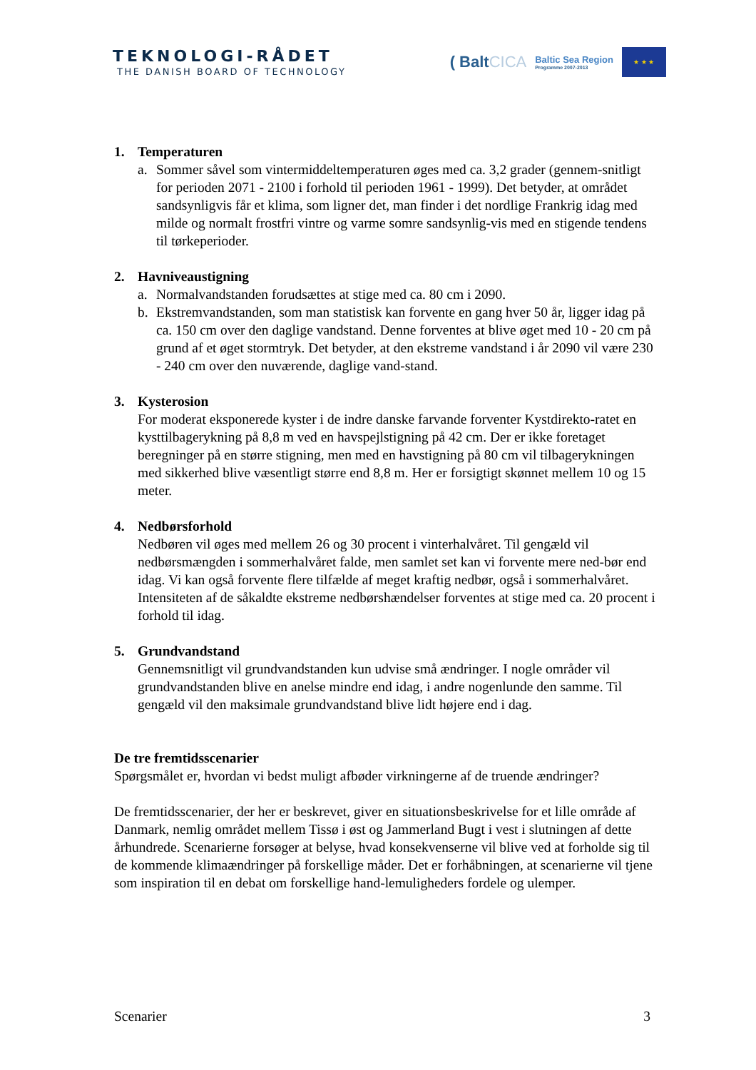TEKNOLOGI-RÅDET
THE DANISH BOARD OF TECHNOLOGY
( BaltCICA
Baltic Sea Region
Programme 2007-2013
★ ★ ★
1. Temperaturen
a. Sommer såvel som vintermiddeltemperaturen øges med ca. 3,2 grader (gennem-snitligt for perioden 2071 - 2100 i forhold til perioden 1961 - 1999). Det betyder, at området sandsynligvis får et klima, som ligner det, man finder i det nordlige Frankrig idag med milde og normalt frostfri vintre og varme somre sandsynlig-vis med en stigende tendens til tørkeperioder.
2. Havniveaustigning
a. Normalvandstanden forudsættes at stige med ca. 80 cm i 2090.
b. Ekstremvandstanden, som man statistisk kan forvente en gang hver 50 år, ligger idag på ca. 150 cm over den daglige vandstand. Denne forventes at blive øget med 10 - 20 cm på grund af et øget stormtryk. Det betyder, at den ekstreme vandstand i år 2090 vil være 230 - 240 cm over den nuværende, daglige vand-stand.
3. Kysterosion
For moderat eksponerede kyster i de indre danske farvande forventer Kystdirekto-ratet en kysttilbagerykning på 8,8 m ved en havspejlstigning på 42 cm. Der er ikke foretaget beregninger på en større stigning, men med en havstigning på 80 cm vil tilbagerykningen med sikkerhed blive væsentligt større end 8,8 m. Her er forsigtigt skønnet mellem 10 og 15 meter.
4. Nedbørsforhold
Nedbøren vil øges med mellem 26 og 30 procent i vinterhalvåret. Til gengæld vil nedbørsmængden i sommerhalvåret falde, men samlet set kan vi forvente mere ned-bør end idag. Vi kan også forvente flere tilfælde af meget kraftig nedbør, også i sommerhalvåret. Intensiteten af de såkaldte ekstreme nedbørshændelser forventes at stige med ca. 20 procent i forhold til idag.
5. Grundvandstand
Gennemsnitligt vil grundvandstanden kun udvise små ændringer. I nogle områder vil grundvandstanden blive en anelse mindre end idag, i andre nogenlunde den samme. Til gengæld vil den maksimale grundvandstand blive lidt højere end i dag.
De tre fremtidsscenarier
Spørgsmålet er, hvordan vi bedst muligt afbøder virkningerne af de truende ændringer?
De fremtidsscenarier, der her er beskrevet, giver en situationsbeskrivelse for et lille område af Danmark, nemlig området mellem Tissø i øst og Jammerland Bugt i vest i slutningen af dette århundrede. Scenarierne forsøger at belyse, hvad konsekvenserne vil blive ved at forholde sig til de kommende klimaændringer på forskellige måder. Det er forhåbningen, at scenarierne vil tjene som inspiration til en debat om forskellige hand-lemuligheders fordele og ulemper.
Scenarier 3